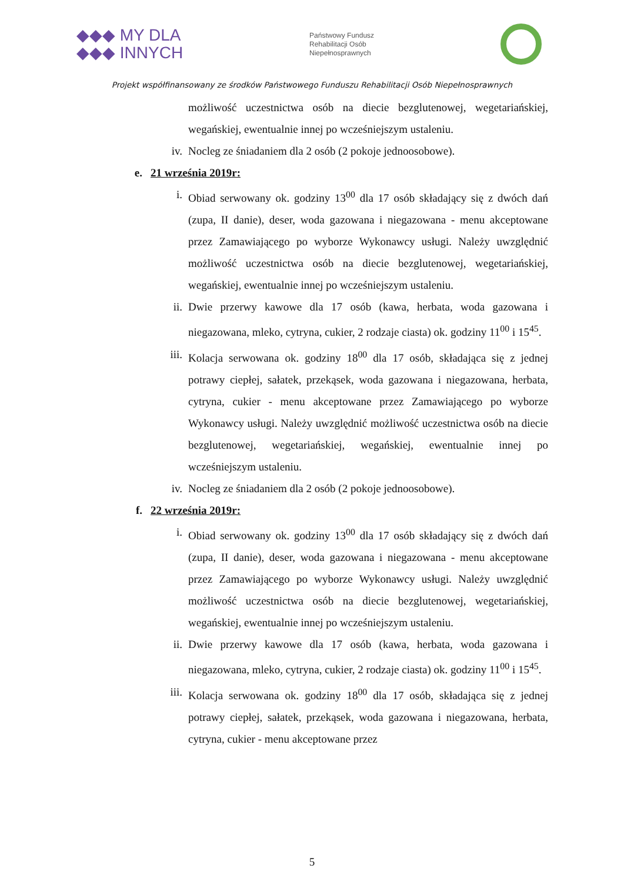◆◆◆ MY DLA
◆◆◆ INNYCH
Państwowy Fundusz
Rehabilitacji Osób
Niepełnosprawnych
Projekt współfinansowany ze środków Państwowego Funduszu Rehabilitacji Osób Niepełnosprawnych
możliwość uczestnictwa osób na diecie bezglutenowej, wegetariańskiej, wegańskiej, ewentualnie innej po wcześniejszym ustaleniu.
iv. Nocleg ze śniadaniem dla 2 osób (2 pokoje jednoosobowe).
e. 21 września 2019r:
i. Obiad serwowany ok. godziny 13<sup>00</sup> dla 17 osób składający się z dwóch dań (zupa, II danie), deser, woda gazowana i niegazowana - menu akceptowane przez Zamawiającego po wyborze Wykonawcy usługi. Należy uwzględnić możliwość uczestnictwa osób na diecie bezglutenowej, wegetariańskiej, wegańskiej, ewentualnie innej po wcześniejszym ustaleniu.
ii. Dwie przerwy kawowe dla 17 osób (kawa, herbata, woda gazowana i niegazowana, mleko, cytryna, cukier, 2 rodzaje ciasta) ok. godziny 11<sup>00</sup> i 15<sup>45</sup>.
iii. Kolacja serwowana ok. godziny 18<sup>00</sup> dla 17 osób, składająca się z jednej potrawy ciepłej, sałatek, przekąsek, woda gazowana i niegazowana, herbata, cytryna, cukier - menu akceptowane przez Zamawiającego po wyborze Wykonawcy usługi. Należy uwzględnić możliwość uczestnictwa osób na diecie bezglutenowej, wegetariańskiej, wegańskiej, ewentualnie innej po wcześniejszym ustaleniu.
iv. Nocleg ze śniadaniem dla 2 osób (2 pokoje jednoosobowe).
f. 22 września 2019r:
i. Obiad serwowany ok. godziny 13<sup>00</sup> dla 17 osób składający się z dwóch dań (zupa, II danie), deser, woda gazowana i niegazowana - menu akceptowane przez Zamawiającego po wyborze Wykonawcy usługi. Należy uwzględnić możliwość uczestnictwa osób na diecie bezglutenowej, wegetariańskiej, wegańskiej, ewentualnie innej po wcześniejszym ustaleniu.
ii. Dwie przerwy kawowe dla 17 osób (kawa, herbata, woda gazowana i niegazowana, mleko, cytryna, cukier, 2 rodzaje ciasta) ok. godziny 11<sup>00</sup> i 15<sup>45</sup>.
iii. Kolacja serwowana ok. godziny 18<sup>00</sup> dla 17 osób, składająca się z jednej potrawy ciepłej, sałatek, przekąsek, woda gazowana i niegazowana, herbata, cytryna, cukier - menu akceptowane przez
5